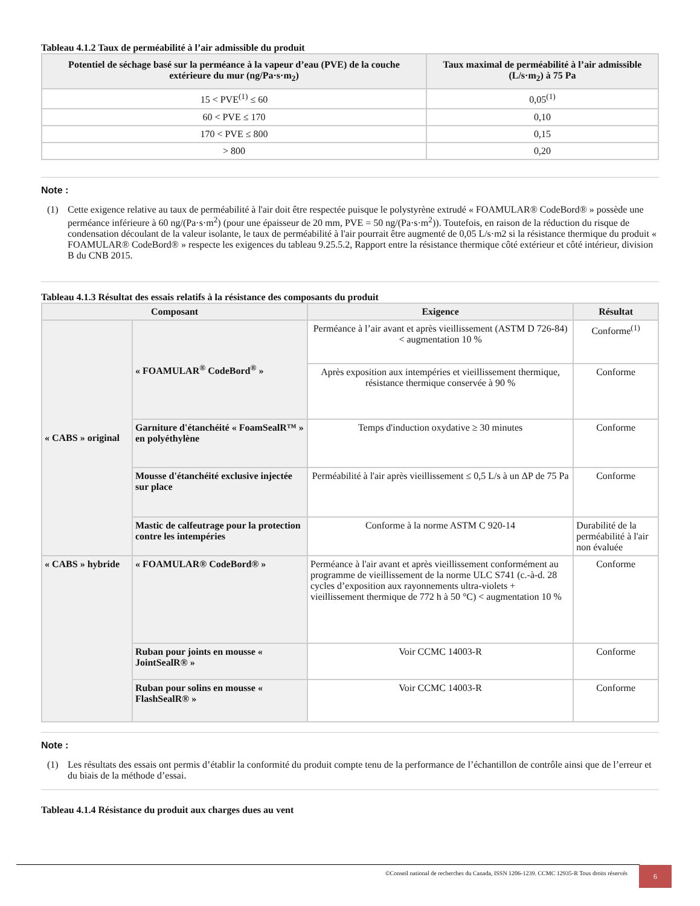Tableau 4.1.2 Taux de perméabilité à l’air admissible du produit
| Potentiel de séchage basé sur la perméance à la vapeur d’eau (PVE) de la couche extérieure du mur (ng/Pa·s·m<sub>2</sub>) | Taux maximal de perméabilité à l’air admissible (L/s·m<sub>2</sub>) à 75 Pa |
| --- | --- |
| 15 < PVE<sup>(1)</sup> ≤ 60 | 0,05<sup>(1)</sup> |
| 60 < PVE ≤ 170 | 0,10 |
| 170 < PVE ≤ 800 | 0,15 |
| > 800 | 0,20 |
Note :
(1) Cette exigence relative au taux de perméabilité à l'air doit être respectée puisque le polystyrène extrudé « FOAMULAR® CodeBord® » possède une perméance inférieure à 60 ng/(Pa·s·m<sup>2</sup>) (pour une épaisseur de 20 mm, PVE = 50 ng/(Pa·s·m<sup>2</sup>)). Toutefois, en raison de la réduction du risque de condensation découlant de la valeur isolante, le taux de perméabilité à l'air pourrait être augmenté de 0,05 L/s·m2 si la résistance thermique du produit « FOAMULAR® CodeBord® » respecte les exigences du tableau 9.25.5.2, Rapport entre la résistance thermique côté extérieur et côté intérieur, division B du CNB 2015.
Tableau 4.1.3 Résultat des essais relatifs à la résistance des composants du produit
| Composant | | Exigence | Résultat |
| --- | --- | --- | --- |
| « CABS » original | « FOAMULAR<sup>®</sup> CodeBord<sup>®</sup> » | Perméance à l’air avant et après vieillissement (ASTM D 726-84) < augmentation 10 % | Conforme<sup>(1)</sup> |
| | | Après exposition aux intempéries et vieillissement thermique, résistance thermique conservée à 90 % | Conforme |
| | Garniture d'étanchéité « FoamSealR™ » en polyéthylène | Temps d'induction oxydative ≥ 30 minutes | Conforme |
| | Mousse d'étanchéité exclusive injectée sur place | Perméabilité à l'air après vieillissement ≤ 0,5 L/s à un ΔP de 75 Pa | Conforme |
| | Mastic de calfeutrage pour la protection contre les intempéries | Conforme à la norme ASTM C 920-14 | Durabilité de la perméabilité à l'air non évaluée |
| « CABS » hybride | « FOAMULAR® CodeBord® » | Perméance à l'air avant et après vieillissement conformément au programme de vieillissement de la norme ULC S741 (c.-à-d. 28 cycles d’exposition aux rayonnements ultra-violets + vieillissement thermique de 772 h à 50 °C) < augmentation 10 % | Conforme |
| | Ruban pour joints en mousse « JointSealR® » | Voir CCMC 14003-R | Conforme |
| | Ruban pour solins en mousse « FlashSealR® » | Voir CCMC 14003-R | Conforme |
Note :
(1) Les résultats des essais ont permis d’établir la conformité du produit compte tenu de la performance de l’échantillon de contrôle ainsi que de l’erreur et du biais de la méthode d’essai.
Tableau 4.1.4 Résistance du produit aux charges dues au vent
©Conseil national de recherches du Canada, ISSN 1206-1239. CCMC 12935-R Tous droits réservés
6